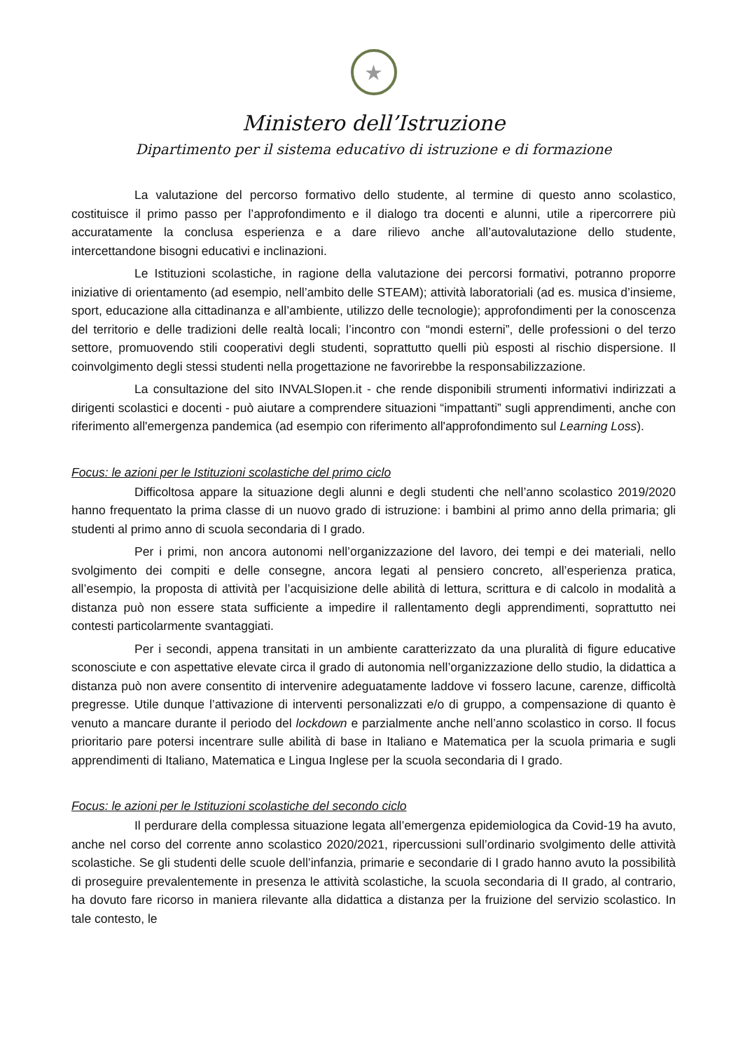★
Ministero dell’Istruzione
Dipartimento per il sistema educativo di istruzione e di formazione
La valutazione del percorso formativo dello studente, al termine di questo anno scolastico, costituisce il primo passo per l’approfondimento e il dialogo tra docenti e alunni, utile a ripercorrere più accuratamente la conclusa esperienza e a dare rilievo anche all’autovalutazione dello studente, intercettandone bisogni educativi e inclinazioni.
Le Istituzioni scolastiche, in ragione della valutazione dei percorsi formativi, potranno proporre iniziative di orientamento (ad esempio, nell’ambito delle STEAM); attività laboratoriali (ad es. musica d’insieme, sport, educazione alla cittadinanza e all’ambiente, utilizzo delle tecnologie); approfondimenti per la conoscenza del territorio e delle tradizioni delle realtà locali; l’incontro con “mondi esterni”, delle professioni o del terzo settore, promuovendo stili cooperativi degli studenti, soprattutto quelli più esposti al rischio dispersione. Il coinvolgimento degli stessi studenti nella progettazione ne favorirebbe la responsabilizzazione.
La consultazione del sito INVALSIopen.it - che rende disponibili strumenti informativi indirizzati a dirigenti scolastici e docenti - può aiutare a comprendere situazioni “impattanti” sugli apprendimenti, anche con riferimento all'emergenza pandemica (ad esempio con riferimento all'approfondimento sul Learning Loss).
Focus: le azioni per le Istituzioni scolastiche del primo ciclo
Difficoltosa appare la situazione degli alunni e degli studenti che nell’anno scolastico 2019/2020 hanno frequentato la prima classe di un nuovo grado di istruzione: i bambini al primo anno della primaria; gli studenti al primo anno di scuola secondaria di I grado.
Per i primi, non ancora autonomi nell’organizzazione del lavoro, dei tempi e dei materiali, nello svolgimento dei compiti e delle consegne, ancora legati al pensiero concreto, all’esperienza pratica, all’esempio, la proposta di attività per l’acquisizione delle abilità di lettura, scrittura e di calcolo in modalità a distanza può non essere stata sufficiente a impedire il rallentamento degli apprendimenti, soprattutto nei contesti particolarmente svantaggiati.
Per i secondi, appena transitati in un ambiente caratterizzato da una pluralità di figure educative sconosciute e con aspettative elevate circa il grado di autonomia nell’organizzazione dello studio, la didattica a distanza può non avere consentito di intervenire adeguatamente laddove vi fossero lacune, carenze, difficoltà pregresse. Utile dunque l’attivazione di interventi personalizzati e/o di gruppo, a compensazione di quanto è venuto a mancare durante il periodo del lockdown e parzialmente anche nell’anno scolastico in corso. Il focus prioritario pare potersi incentrare sulle abilità di base in Italiano e Matematica per la scuola primaria e sugli apprendimenti di Italiano, Matematica e Lingua Inglese per la scuola secondaria di I grado.
Focus: le azioni per le Istituzioni scolastiche del secondo ciclo
Il perdurare della complessa situazione legata all’emergenza epidemiologica da Covid-19 ha avuto, anche nel corso del corrente anno scolastico 2020/2021, ripercussioni sull’ordinario svolgimento delle attività scolastiche. Se gli studenti delle scuole dell’infanzia, primarie e secondarie di I grado hanno avuto la possibilità di proseguire prevalentemente in presenza le attività scolastiche, la scuola secondaria di II grado, al contrario, ha dovuto fare ricorso in maniera rilevante alla didattica a distanza per la fruizione del servizio scolastico. In tale contesto, le